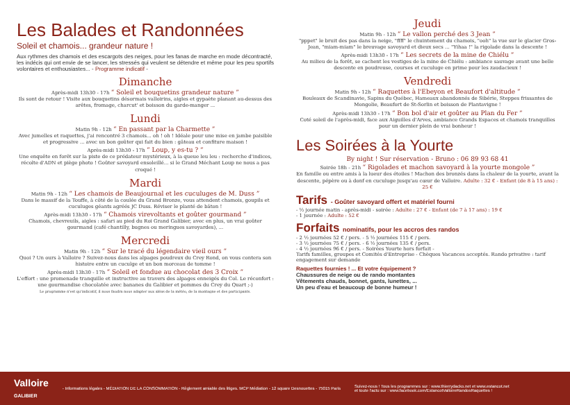Les Balades et Randonnées
Soleil et chamois... grandeur nature !
Aux rythmes des chamois et des escargots des neiges, pour les fanas de marche en mode décontracté, les indécis qui ont envie de se lancer, les stressés qui veulent se détendre et même pour les peu sportifs volontaires et enthousiastes... - Programme indicatif -
Dimanche
Après-midi 13h30 - 17h “ Soleil et bouquetins grandeur nature ”
Ils sont de retour ! Visite aux bouquetins désormais valloirins, aigles et gypaète planant au-dessus des arêtes, fromage, charcut' et boisson du garde-manger ...
Lundi
Matin 9h - 12h “ En passant par la Charmette ”
Avec jumelles et raquettes, j'ai rencontré 3 chamois... oh ! oh ! Idéale pour une mise en jambe paisible et progressive ... avec un bon goûter qui fait du bien : gâteau et confiture maison !
Après-midi 13h30 - 17h “ Loup, y es-tu ? ”
Une enquête en forêt sur la piste de ce prédateur mystérieux, à la queue leu leu : recherche d'indices, récolte d'ADN et piège photo ! Goûter savoyard ensoleillé... si le Grand Méchant Loup ne nous a pas croqué !
Mardi
Matin 9h - 12h “ Les chamois de Beaujournal et les cuculuges de M. Duss ”
Dans le massif de la Touffe, à côté de la coulée du Grand Bronze, vous attendent chamois, goupils et cuculuges géants agréés JC Duss. Réviser le planté de bâton !
Après-midi 13h30 - 17h “ Chamois virevoltants et goûter gourmand ”
Chamois, chevreuils, aigles : safari au pied du Roi Grand Galibier, avec en plus, un vrai goûter gourmand (café chantilly, bugnes ou meringues savoyardes), ...
Mercredi
Matin 9h - 12h “ Sur le tracé du légendaire vieil ours ”
Quoi ? Un ours à Valloire ? Suivez-nous dans les alpages poudreux du Crey Rond, on vous contera son histoire entre un cuculge et un bon morceau de tomme !
Après-midi 13h30 - 17h “ Soleil et fondue au chocolat des 3 Croix ”
L'effort : une promenade tranquille et instructive au travers des alpages enneigés du Col. Le réconfort : une gourmandise chocolatée avec bananes du Galibier et pommes du Crey du Quart ;-)
Le programme n'est qu'indicatif, il nous faudra nous adapter aux aléas de la météo, de la montagne et des participants.
Jeudi
Matin 9h - 12h “ Le vallon perché des 3 Jean ”
"pppet" le bruit des pas dans la neige, "ffff" le chuintement du chamois, "ooh" la vue sur le glacier Gros-Jean, "miam-miam" le breuvage savoyard et dieux secs ... "Yihaa !" la rigolade dans la descente !
Après-midi 13h30 - 17h “ Les secrets de la mine de Chiélu ”
Au milieu de la forêt, se cachent les vestiges de la mine de Chiélu : ambiance sauvage avant une belle descente en poudreuse, courses et cuculuge en prime pour les zaudacieux !
Vendredi
Matin 9h - 12h “ Raquettes à l'Ebeyon et Beaufort d'altitude ”
Bouleaux de Scandinavie, Sapins du Québec, Hameaux abandonnés de Sibérie, Steppes frissantes de Mongolie, Beaufort de St-Sorlin et boisson de Plantavigne !
Après-midi 13h30 - 17h “ Bon bol d'air et goûter au Plan du Fer ”
Coté soleil de l'après-midi, face aux Aiguilles d'Arves, ambiance Grands Espaces et chamois tranquilles pour un dernier plein de vrai bonheur !
Les Soirées à la Yourte
By night ! Sur réservation - Bruno : 06 89 93 68 41
Soirée 18h - 21h “ Rigolades et machon savoyard à la yourte mongole ”
En famille ou entre amis à la lueur des étoiles ! Machon des bronzés dans la chaleur de la yourte, avant la descente, pépère ou à donf en cuculuge jusqu'au cœur de Valloire. Adulte : 32 € - Enfant (de 8 à 15 ans) : 25 €
Tarifs - Goûter savoyard offert et matériel fourni
- ½ journée matin - après-midi - soirée : Adulte : 27 € - Enfant (de 7 à 17 ans) : 19 €
- 1 journée : Adulte : 52 €
Forfaits nominatifs, pour les accros des randos
- 2 ½ journées 52 € / pers. - 5 ½ journées 115 € / pers.
- 3 ½ journées 75 € / pers. - 6 ½ journées 135 € / pers.
- 4 ½ journées 96 € / pers. - Soirées Yourte hors forfait -
Tarifs familles, groupes et Comités d'Entreprise - Chèques Vacances acceptés. Rando privative : tarif engagement sur demande
Raquettes fournies ! ... Et votre équipement ?
Chaussures de neige ou de rando montantes
Vêtements chauds, bonnet, gants, lunettes, ...
Un peu d'eau et beaucoup de bonne humeur !
Valloire
GALIBIER
- Informations légales - MÉDIATION DE LA CONSOMMATION - Règlement amiable des litiges. MCP Médiation - 12 square Desnouettes - 75015 Paris
Suivez-nous ! Tous les programmes sur : www.thierrydacko.net et www.estancot.net
et toute l'actu sur : www.facebook.com/EstancotValloireRandosRaquettes !